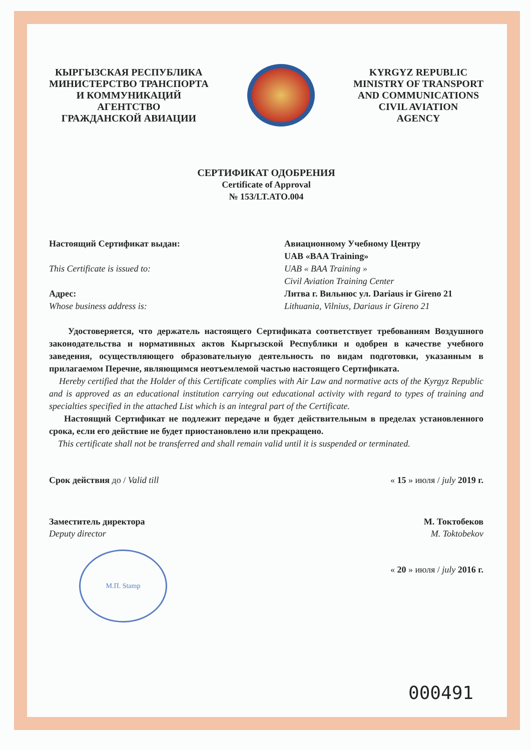КЫРГЫЗСКАЯ РЕСПУБЛИКА
МИНИСТЕРСТВО ТРАНСПОРТА
И КОММУНИКАЦИЙ
АГЕНТСТВО
ГРАЖДАНСКОЙ АВИАЦИИ
KYRGYZ REPUBLIC
MINISTRY OF TRANSPORT
AND COMMUNICATIONS
CIVIL AVIATION
AGENCY
СЕРТИФИКАТ ОДОБРЕНИЯ
Certificate of Approval
№ 153/LT.ATO.004
Настоящий Сертификат выдан:
This Certificate is issued to:
Адрес:
Whose business address is:
Авиационному Учебному Центру
UAB «BAA Training»
UAB « BAA Training »
Civil Aviation Training Center
Литва г. Вильнюс ул. Dariaus ir Gireno 21
Lithuania, Vilnius, Dariaus ir Gireno 21
Удостоверяется, что держатель настоящего Сертификата соответствует требованиям Воздушного законодательства и нормативных актов Кыргызской Республики и одобрен в качестве учебного заведения, осуществляющего образовательную деятельность по видам подготовки, указанным в прилагаемом Перечне, являющимся неотъемлемой частью настоящего Сертификата.
Hereby certified that the Holder of this Certificate complies with Air Law and normative acts of the Kyrgyz Republic and is approved as an educational institution carrying out educational activity with regard to types of training and specialties specified in the attached List which is an integral part of the Certificate.
Настоящий Сертификат не подлежит передаче и будет действительным в пределах установленного срока, если его действие не будет приостановлено или прекращено.
This certificate shall not be transferred and shall remain valid until it is suspended or terminated.
Срок действия до / Valid till « 15 » июля / july 2019 г.
Заместитель директора
Deputy director
М.П. Stamp
М. Токтобеков
M. Toktobekov
« 20 » июля / july 2016 г.
000491